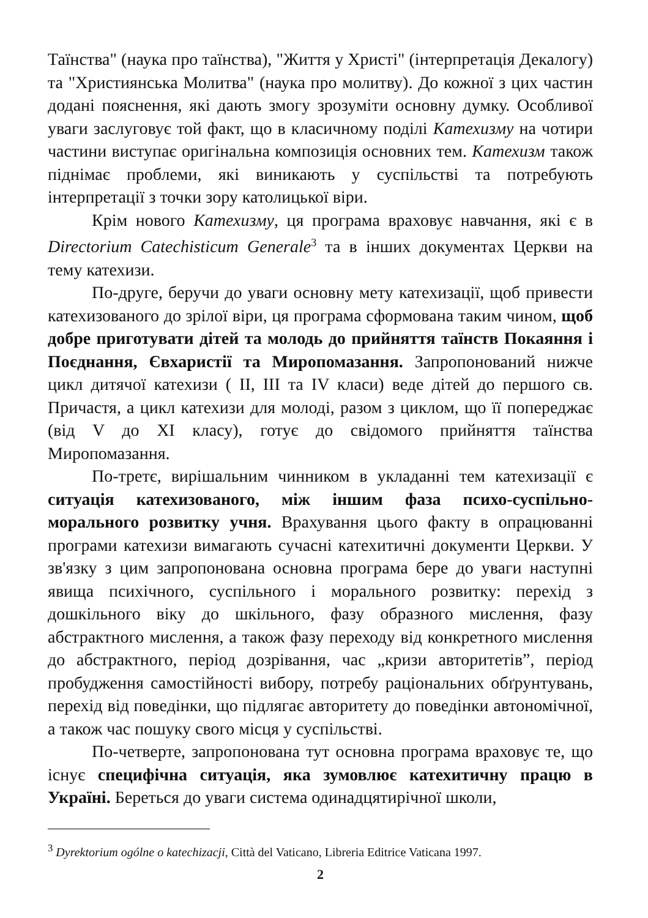Таїнства" (наука про таїнства), "Життя у Христі" (інтерпретація Декалогу) та "Християнська Молитва" (наука про молитву). До кожної з цих частин додані пояснення, які дають змогу зрозуміти основну думку. Особливої уваги заслуговує той факт, що в класичному поділі Катехизму на чотири частини виступає оригінальна композиція основних тем. Катехизм також піднімає проблеми, які виникають у суспільстві та потребують інтерпретації з точки зору католицької віри.
Крім нового Катехизму, ця програма враховує навчання, які є в Directorium Catechisticum Generale<sup>3</sup> та в інших документах Церкви на тему катехизи.
По-друге, беручи до уваги основну мету катехизації, щоб привести катехизованого до зрілої віри, ця програма сформована таким чином, щоб добре приготувати дітей та молодь до прийняття таїнств Покаяння і Поєднання, Євхаристії та Миропомазання. Запропонований нижче цикл дитячої катехизи ( II, III та IV класи) веде дітей до першого св. Причастя, а цикл катехизи для молоді, разом з циклом, що її попереджає (від V до XI класу), готує до свідомого прийняття таїнства Миропомазання.
По-третє, вирішальним чинником в укладанні тем катехизації є ситуація катехизованого, між іншим фаза психо-суспільно-морального розвитку учня. Врахування цього факту в опрацюванні програми катехизи вимагають сучасні катехитичні документи Церкви. У зв'язку з цим запропонована основна програма бере до уваги наступні явища психічного, суспільного і морального розвитку: перехід з дошкільного віку до шкільного, фазу образного мислення, фазу абстрактного мислення, а також фазу переходу від конкретного мислення до абстрактного, період дозрівання, час „кризи авторитетів”, період пробудження самостійності вибору, потребу раціональних обґрунтувань, перехід від поведінки, що підлягає авторитету до поведінки автономічної, а також час пошуку свого місця у суспільстві.
По-четверте, запропонована тут основна програма враховує те, що існує специфічна ситуація, яка зумовлює катехитичну працю в Україні. Береться до уваги система одинадцятирічної школи,
<sup>3</sup> Dyrektorium ogólne o katechizacji, Città del Vaticano, Libreria Editrice Vaticana 1997.
2